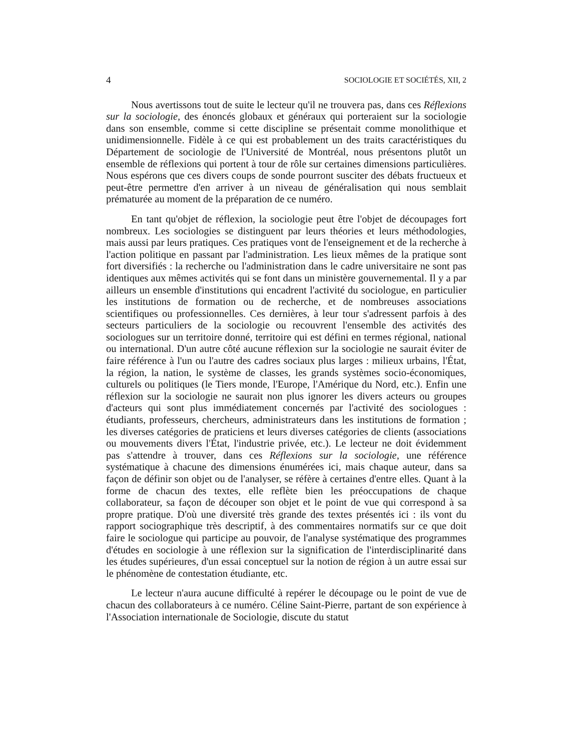4 SOCIOLOGIE ET SOCIÉTÉS, XII, 2
Nous avertissons tout de suite le lecteur qu'il ne trouvera pas, dans ces Réflexions sur la sociologie, des énoncés globaux et généraux qui porteraient sur la sociologie dans son ensemble, comme si cette discipline se présentait comme monolithique et unidimensionnelle. Fidèle à ce qui est probablement un des traits caractéristiques du Département de sociologie de l'Université de Montréal, nous présentons plutôt un ensemble de réflexions qui portent à tour de rôle sur certaines dimensions particulières. Nous espérons que ces divers coups de sonde pourront susciter des débats fructueux et peut-être permettre d'en arriver à un niveau de généralisation qui nous semblait prématurée au moment de la préparation de ce numéro.
En tant qu'objet de réflexion, la sociologie peut être l'objet de découpages fort nombreux. Les sociologies se distinguent par leurs théories et leurs méthodologies, mais aussi par leurs pratiques. Ces pratiques vont de l'enseignement et de la recherche à l'action politique en passant par l'administration. Les lieux mêmes de la pratique sont fort diversifiés : la recherche ou l'administration dans le cadre universitaire ne sont pas identiques aux mêmes activités qui se font dans un ministère gouvernemental. Il y a par ailleurs un ensemble d'institutions qui encadrent l'activité du sociologue, en particulier les institutions de formation ou de recherche, et de nombreuses associations scientifiques ou professionnelles. Ces dernières, à leur tour s'adressent parfois à des secteurs particuliers de la sociologie ou recouvrent l'ensemble des activités des sociologues sur un territoire donné, territoire qui est défini en termes régional, national ou international. D'un autre côté aucune réflexion sur la sociologie ne saurait éviter de faire référence à l'un ou l'autre des cadres sociaux plus larges : milieux urbains, l'État, la région, la nation, le système de classes, les grands systèmes socio-économiques, culturels ou politiques (le Tiers monde, l'Europe, l'Amérique du Nord, etc.). Enfin une réflexion sur la sociologie ne saurait non plus ignorer les divers acteurs ou groupes d'acteurs qui sont plus immédiatement concernés par l'activité des sociologues : étudiants, professeurs, chercheurs, administrateurs dans les institutions de formation ; les diverses catégories de praticiens et leurs diverses catégories de clients (associations ou mouvements divers l'État, l'industrie privée, etc.). Le lecteur ne doit évidemment pas s'attendre à trouver, dans ces Réflexions sur la sociologie, une référence systématique à chacune des dimensions énumérées ici, mais chaque auteur, dans sa façon de définir son objet ou de l'analyser, se réfère à certaines d'entre elles. Quant à la forme de chacun des textes, elle reflète bien les préoccupations de chaque collaborateur, sa façon de découper son objet et le point de vue qui correspond à sa propre pratique. D'où une diversité très grande des textes présentés ici : ils vont du rapport sociographique très descriptif, à des commentaires normatifs sur ce que doit faire le sociologue qui participe au pouvoir, de l'analyse systématique des programmes d'études en sociologie à une réflexion sur la signification de l'interdisciplinarité dans les études supérieures, d'un essai conceptuel sur la notion de région à un autre essai sur le phénomène de contestation étudiante, etc.
Le lecteur n'aura aucune difficulté à repérer le découpage ou le point de vue de chacun des collaborateurs à ce numéro. Céline Saint-Pierre, partant de son expérience à l'Association internationale de Sociologie, discute du statut